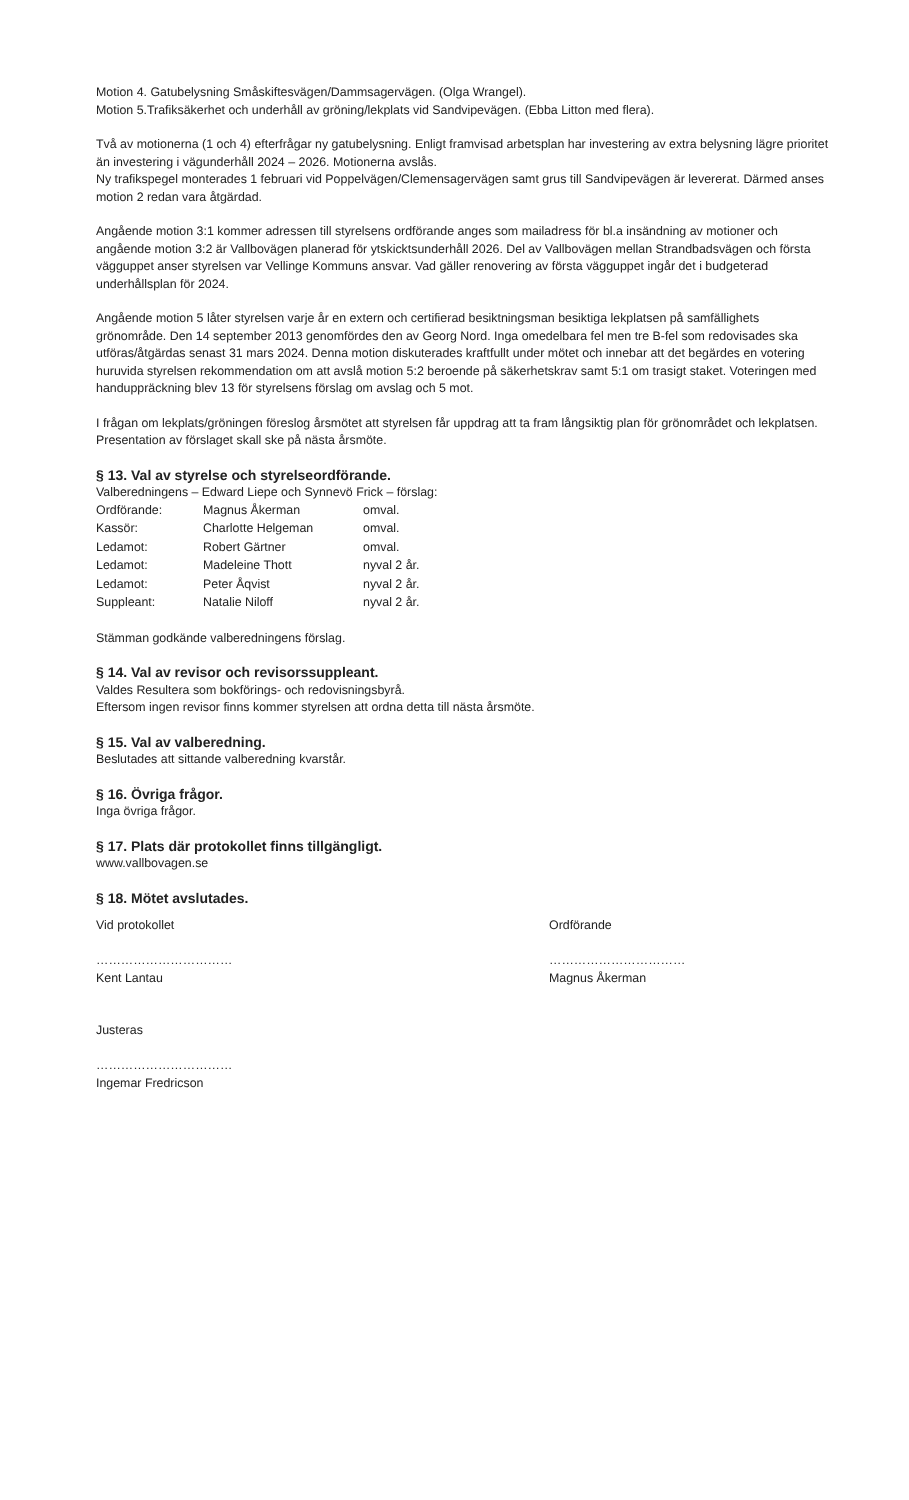Motion 4. Gatubelysning Småskiftesvägen/Dammsagervägen. (Olga Wrangel).
Motion 5.Trafiksäkerhet och underhåll av gröning/lekplats vid Sandvipevägen. (Ebba Litton med flera).
Två av motionerna (1 och 4) efterfrågar ny gatubelysning. Enligt framvisad arbetsplan har investering av extra belysning lägre prioritet än investering i vägunderhåll 2024 – 2026. Motionerna avslås.
Ny trafikspegel monterades 1 februari vid Poppelvägen/Clemensagervägen samt grus till Sandvipevägen är levererat. Därmed anses motion 2 redan vara åtgärdad.
Angående motion 3:1 kommer adressen till styrelsens ordförande anges som mailadress för bl.a insändning av motioner och angående motion 3:2 är Vallbovägen planerad för ytskicktsunderhåll 2026. Del av Vallbovägen mellan Strandbadsvägen och första vägguppet anser styrelsen var Vellinge Kommuns ansvar. Vad gäller renovering av första vägguppet ingår det i budgeterad underhållsplan för 2024.
Angående motion 5 låter styrelsen varje år en extern och certifierad besiktningsman besiktiga lekplatsen på samfällighets grönområde. Den 14 september 2013 genomfördes den av Georg Nord. Inga omedelbara fel men tre B-fel som redovisades ska utföras/åtgärdas senast 31 mars 2024. Denna motion diskuterades kraftfullt under mötet och innebar att det begärdes en votering huruvida styrelsen rekommendation om att avslå motion 5:2 beroende på säkerhetskrav samt 5:1 om trasigt staket. Voteringen med handuppräckning blev 13 för styrelsens förslag om avslag och 5 mot.
I frågan om lekplats/gröningen föreslog årsmötet att styrelsen får uppdrag att ta fram långsiktig plan för grönområdet och lekplatsen. Presentation av förslaget skall ske på nästa årsmöte.
§ 13. Val av styrelse och styrelseordförande.
Valberedningens – Edward Liepe och Synnevö Frick – förslag:
| Ordförande: | Magnus Åkerman | omval. |
| Kassör: | Charlotte Helgeman | omval. |
| Ledamot: | Robert Gärtner | omval. |
| Ledamot: | Madeleine Thott | nyval 2 år. |
| Ledamot: | Peter Åqvist | nyval 2 år. |
| Suppleant: | Natalie Niloff | nyval 2 år. |
Stämman godkände valberedningens förslag.
§ 14. Val av revisor och revisorssuppleant.
Valdes Resultera som bokförings- och redovisningsbyrå.
Eftersom ingen revisor finns kommer styrelsen att ordna detta till nästa årsmöte.
§ 15. Val av valberedning.
Beslutades att sittande valberedning kvarstår.
§ 16. Övriga frågor.
Inga övriga frågor.
§ 17. Plats där protokollet finns tillgängligt.
www.vallbovagen.se
§ 18. Mötet avslutades.
Vid protokollet
……………………………
Kent Lantau
Justeras
……………………………
Ingemar Fredricson
Ordförande
……………………………
Magnus Åkerman